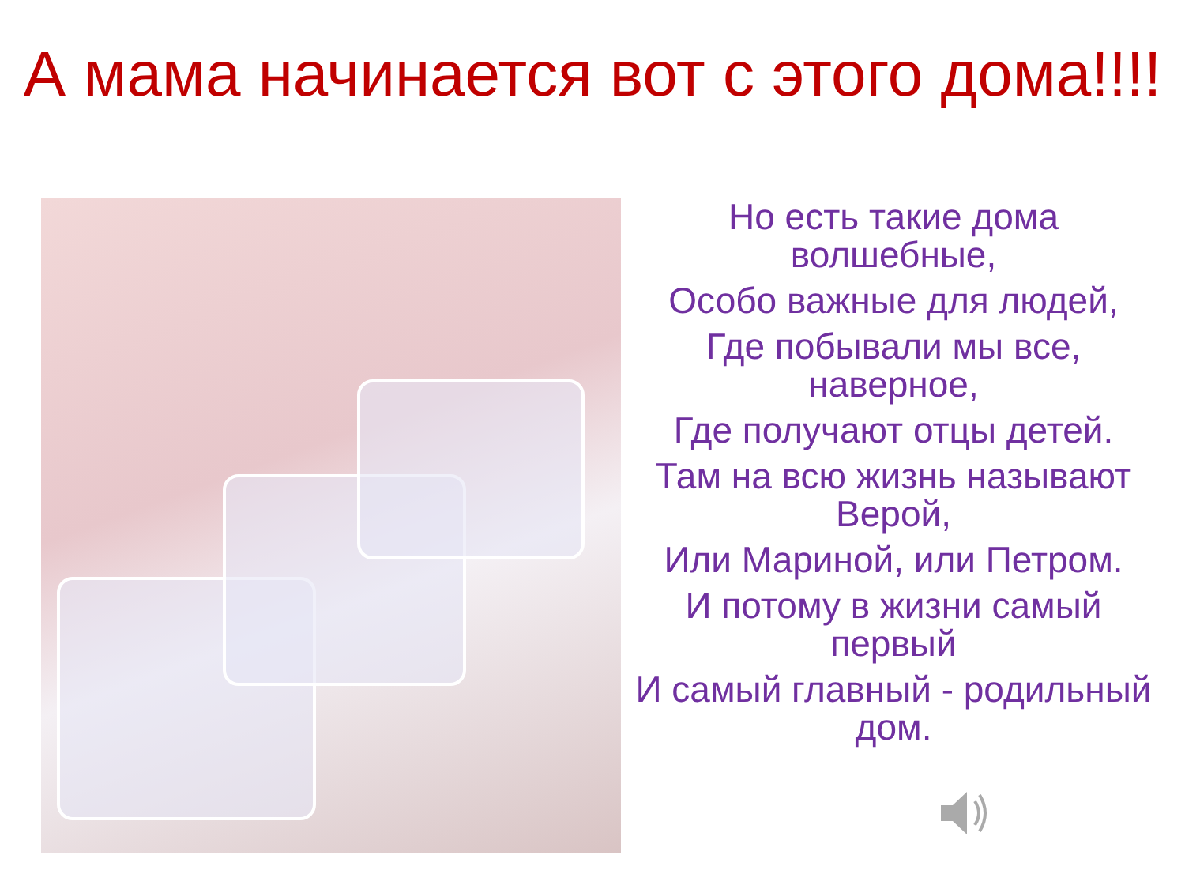А мама начинается вот с этого дома!!!!
Но есть такие дома волшебные,
Особо важные для людей,
Где побывали мы все, наверное,
Где получают отцы детей.
Там на всю жизнь называют Верой,
Или Мариной, или Петром.
И потому в жизни самый первый
И самый главный - родильный дом.